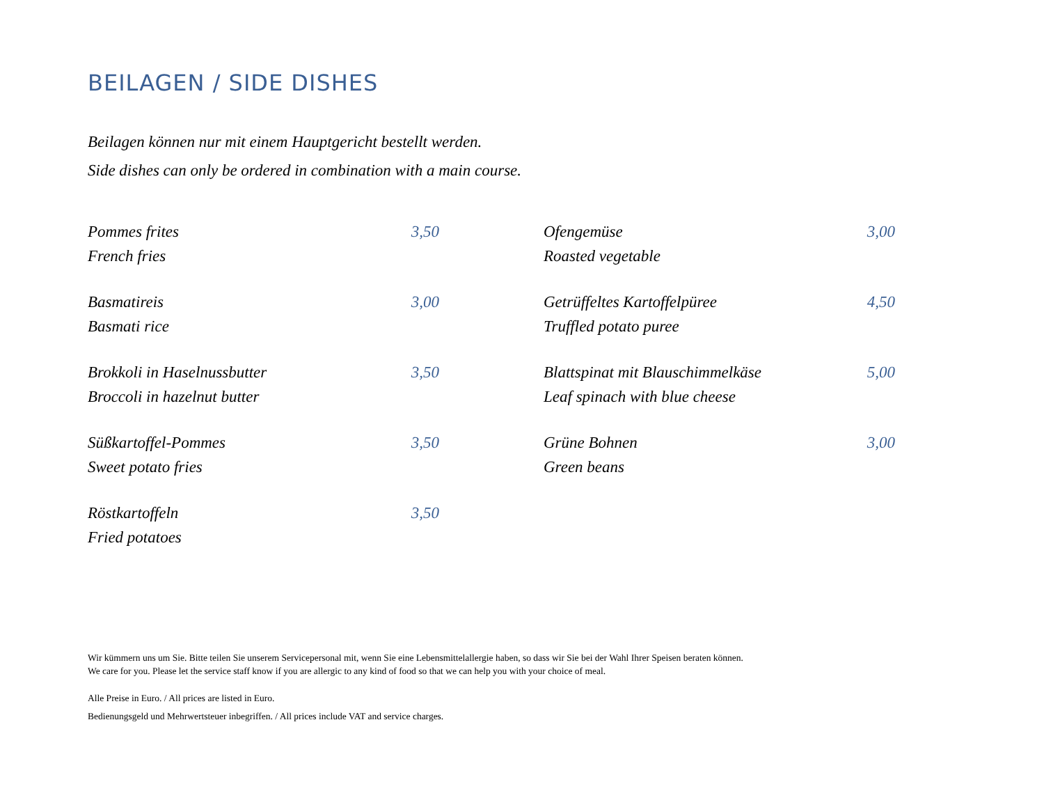BEILAGEN / SIDE DISHES
Beilagen können nur mit einem Hauptgericht bestellt werden.
Side dishes can only be ordered in combination with a main course.
Pommes frites 3,50
French fries
Basmatireis 3,00
Basmati rice
Brokkoli in Haselnussbutter 3,50
Broccoli in hazelnut butter
Süßkartoffel-Pommes 3,50
Sweet potato fries
Röstkartoffeln 3,50
Fried potatoes
Ofengemüse 3,00
Roasted vegetable
Getrüffeltes Kartoffelpüree 4,50
Truffled potato puree
Blattspinat mit Blauschimmelkäse 5,00
Leaf spinach with blue cheese
Grüne Bohnen 3,00
Green beans
Wir kümmern uns um Sie. Bitte teilen Sie unserem Servicepersonal mit, wenn Sie eine Lebensmittelallergie haben, so dass wir Sie bei der Wahl Ihrer Speisen beraten können.
We care for you. Please let the service staff know if you are allergic to any kind of food so that we can help you with your choice of meal.
Alle Preise in Euro. / All prices are listed in Euro.
Bedienungsgeld und Mehrwertsteuer inbegriffen. / All prices include VAT and service charges.